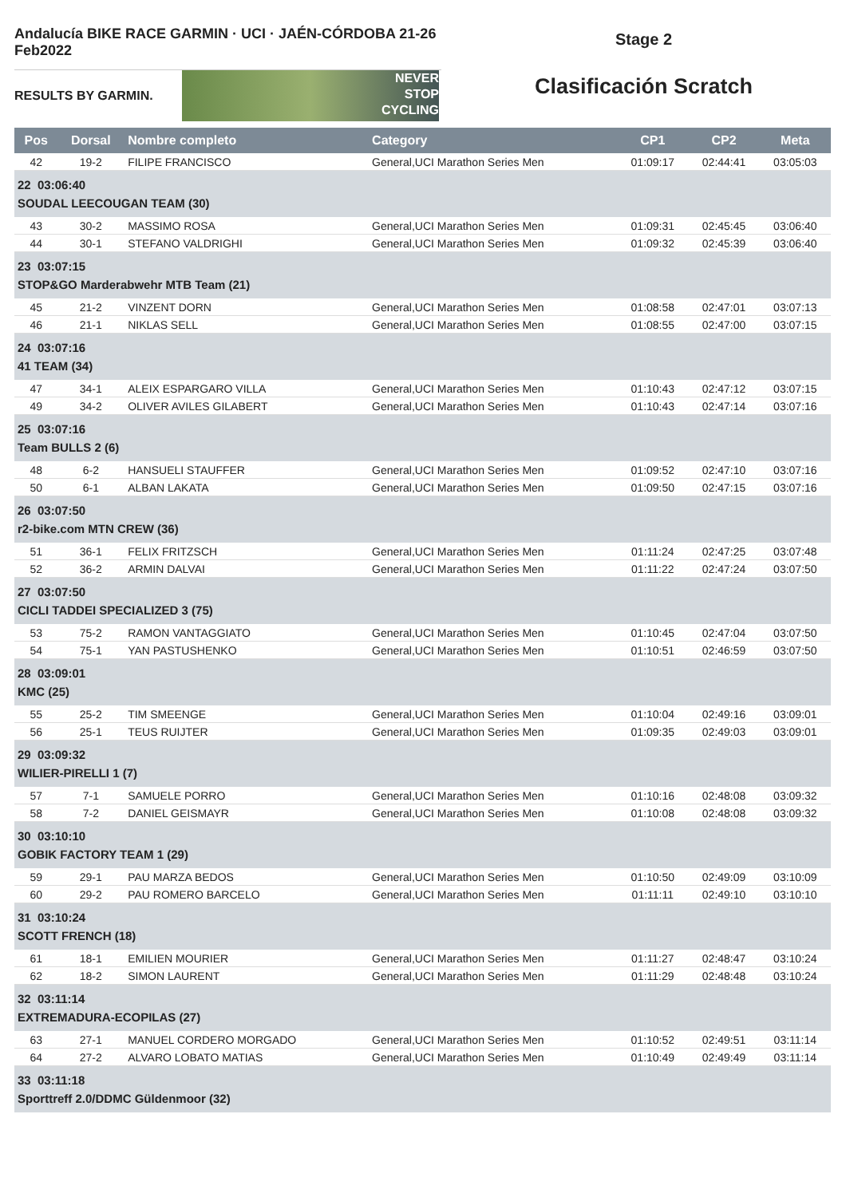Andalucía BIKE RACE GARMIN · UCI · JAÉN-CÓRDOBA 21-26 Feb2022
RESULTS BY GARMIN.
NEVER
STOP
CYCLING
Stage 2
Clasificación Scratch
| Pos | Dorsal | Nombre completo | Category | CP1 | CP2 | Meta |
| --- | --- | --- | --- | --- | --- | --- |
| 42 | 19-2 | FILIPE FRANCISCO | General,UCI Marathon Series Men | 01:09:17 | 02:44:41 | 03:05:03 |
| 22 03:06:40 SOUDAL LEECOUGAN TEAM (30) | | | | | | |
| 43 | 30-2 | MASSIMO ROSA | General,UCI Marathon Series Men | 01:09:31 | 02:45:45 | 03:06:40 |
| 44 | 30-1 | STEFANO VALDRIGHI | General,UCI Marathon Series Men | 01:09:32 | 02:45:39 | 03:06:40 |
| 23 03:07:15 STOP&GO Marderabwehr MTB Team (21) | | | | | | |
| 45 | 21-2 | VINZENT DORN | General,UCI Marathon Series Men | 01:08:58 | 02:47:01 | 03:07:13 |
| 46 | 21-1 | NIKLAS SELL | General,UCI Marathon Series Men | 01:08:55 | 02:47:00 | 03:07:15 |
| 24 03:07:16 41 TEAM (34) | | | | | | |
| 47 | 34-1 | ALEIX ESPARGARO VILLA | General,UCI Marathon Series Men | 01:10:43 | 02:47:12 | 03:07:15 |
| 49 | 34-2 | OLIVER AVILES GILABERT | General,UCI Marathon Series Men | 01:10:43 | 02:47:14 | 03:07:16 |
| 25 03:07:16 Team BULLS 2 (6) | | | | | | |
| 48 | 6-2 | HANSUELI STAUFFER | General,UCI Marathon Series Men | 01:09:52 | 02:47:10 | 03:07:16 |
| 50 | 6-1 | ALBAN LAKATA | General,UCI Marathon Series Men | 01:09:50 | 02:47:15 | 03:07:16 |
| 26 03:07:50 r2-bike.com MTN CREW (36) | | | | | | |
| 51 | 36-1 | FELIX FRITZSCH | General,UCI Marathon Series Men | 01:11:24 | 02:47:25 | 03:07:48 |
| 52 | 36-2 | ARMIN DALVAI | General,UCI Marathon Series Men | 01:11:22 | 02:47:24 | 03:07:50 |
| 27 03:07:50 CICLI TADDEI SPECIALIZED 3 (75) | | | | | | |
| 53 | 75-2 | RAMON VANTAGGIATO | General,UCI Marathon Series Men | 01:10:45 | 02:47:04 | 03:07:50 |
| 54 | 75-1 | YAN PASTUSHENKO | General,UCI Marathon Series Men | 01:10:51 | 02:46:59 | 03:07:50 |
| 28 03:09:01 KMC (25) | | | | | | |
| 55 | 25-2 | TIM SMEENGE | General,UCI Marathon Series Men | 01:10:04 | 02:49:16 | 03:09:01 |
| 56 | 25-1 | TEUS RUIJTER | General,UCI Marathon Series Men | 01:09:35 | 02:49:03 | 03:09:01 |
| 29 03:09:32 WILIER-PIRELLI 1 (7) | | | | | | |
| 57 | 7-1 | SAMUELE PORRO | General,UCI Marathon Series Men | 01:10:16 | 02:48:08 | 03:09:32 |
| 58 | 7-2 | DANIEL GEISMAYR | General,UCI Marathon Series Men | 01:10:08 | 02:48:08 | 03:09:32 |
| 30 03:10:10 GOBIK FACTORY TEAM 1 (29) | | | | | | |
| 59 | 29-1 | PAU MARZA BEDOS | General,UCI Marathon Series Men | 01:10:50 | 02:49:09 | 03:10:09 |
| 60 | 29-2 | PAU ROMERO BARCELO | General,UCI Marathon Series Men | 01:11:11 | 02:49:10 | 03:10:10 |
| 31 03:10:24 SCOTT FRENCH (18) | | | | | | |
| 61 | 18-1 | EMILIEN MOURIER | General,UCI Marathon Series Men | 01:11:27 | 02:48:47 | 03:10:24 |
| 62 | 18-2 | SIMON LAURENT | General,UCI Marathon Series Men | 01:11:29 | 02:48:48 | 03:10:24 |
| 32 03:11:14 EXTREMADURA-ECOPILAS (27) | | | | | | |
| 63 | 27-1 | MANUEL CORDERO MORGADO | General,UCI Marathon Series Men | 01:10:52 | 02:49:51 | 03:11:14 |
| 64 | 27-2 | ALVARO LOBATO MATIAS | General,UCI Marathon Series Men | 01:10:49 | 02:49:49 | 03:11:14 |
| 33 03:11:18 Sporttreff 2.0/DDMC Güldenmoor (32) | | | | | | |